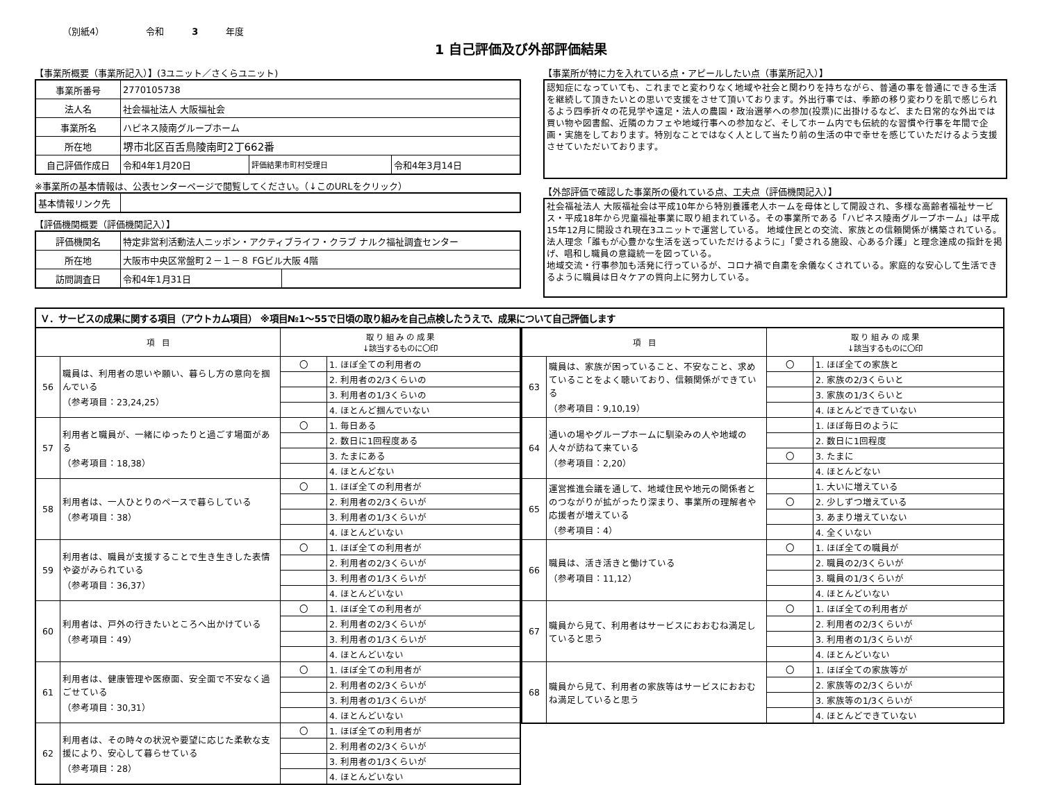（別紙4） 令和 3 年度
1 自己評価及び外部評価結果
【事業所概要（事業所記入）】(3ユニット／さくらユニット)
| 事業所番号 | 2770105738 | | |
| 法人名 | 社会福祉法人 大阪福祉会 | | |
| 事業所名 | ハピネス陵南グループホーム | | |
| 所在地 | 堺市北区百舌鳥陵南町2丁662番 | | |
| 自己評価作成日 | 令和4年1月20日 | 評価結果市町村受理日 | 令和4年3月14日 |
※事業所の基本情報は、公表センターページで閲覧してください。（↓このURLをクリック）
| 基本情報リンク先 | |
【評価機関概要（評価機関記入）】
| 評価機関名 | 特定非営利活動法人ニッポン・アクティブライフ・クラブ ナルク福祉調査センター | |
| 所在地 | 大阪市中央区常盤町２－１－８ FGビル大阪 4階 | |
| 訪問調査日 | 令和4年1月31日 | |
【事業所が特に力を入れている点・アピールしたい点（事業所記入）】
認知症になっていても、これまでと変わりなく地域や社会と関わりを持ちながら、普通の事を普通にできる生活を継続して頂きたいとの思いで支援をさせて頂いております。外出行事では、季節の移り変わりを肌で感じられるよう四季折々の花見学や遠足・法人の農園・政治選挙への参加(投票)に出掛けるなど、また日常的な外出では買い物や図書館、近隣のカフェや地域行事への参加など、そしてホーム内でも伝統的な習慣や行事を年間で企画・実施をしております。特別なことではなく人として当たり前の生活の中で幸せを感じていただけるよう支援させていただいております。
【外部評価で確認した事業所の優れている点、工夫点（評価機関記入）】
社会福祉法人 大阪福祉会は平成10年から特別養護老人ホームを母体として開設され、多様な高齢者福祉サービス・平成18年から児童福祉事業に取り組まれている。その事業所である「ハピネス陵南グループホーム」は平成15年12月に開設され現在3ユニットで運営している。 地域住民との交流、家族との信頼関係が構築されている。法人理念「誰もが心豊かな生活を送っていただけるように」「愛される施設、心ある介護」と理念達成の指針を掲げ、唱和し職員の意識統一を図っている。
地域交流・行事参加も活発に行っているが、コロナ禍で自粛を余儀なくされている。家庭的な安心して生活できるように職員は日々ケアの質向上に努力している。
Ｖ．サービスの成果に関する項目（アウトカム項目） ※項目№1～55で日頃の取り組みを自己点検したうえで、成果について自己評価します
| 項 目 | | 取 り 組 み の 成 果 ↓該当するものに〇印 | |
| --- | --- | --- | --- |
| 56 | 職員は、利用者の思いや願い、暮らし方の意向を掴んでいる （参考項目：23,24,25） | 〇 | 1. ほぼ全ての利用者の |
| | | | 2. 利用者の2/3くらいの |
| | | | 3. 利用者の1/3くらいの |
| | | | 4. ほとんど掴んでいない |
| 57 | 利用者と職員が、一緒にゆったりと過ごす場面がある （参考項目：18,38） | 〇 | 1. 毎日ある |
| | | | 2. 数日に1回程度ある |
| | | | 3. たまにある |
| | | | 4. ほとんどない |
| 58 | 利用者は、一人ひとりのペースで暮らしている （参考項目：38） | 〇 | 1. ほぼ全ての利用者が |
| | | | 2. 利用者の2/3くらいが |
| | | | 3. 利用者の1/3くらいが |
| | | | 4. ほとんどいない |
| 59 | 利用者は、職員が支援することで生き生きした表情や姿がみられている （参考項目：36,37） | 〇 | 1. ほぼ全ての利用者が |
| | | | 2. 利用者の2/3くらいが |
| | | | 3. 利用者の1/3くらいが |
| | | | 4. ほとんどいない |
| 60 | 利用者は、戸外の行きたいところへ出かけている （参考項目：49） | 〇 | 1. ほぼ全ての利用者が |
| | | | 2. 利用者の2/3くらいが |
| | | | 3. 利用者の1/3くらいが |
| | | | 4. ほとんどいない |
| 61 | 利用者は、健康管理や医療面、安全面で不安なく過ごせている （参考項目：30,31） | 〇 | 1. ほぼ全ての利用者が |
| | | | 2. 利用者の2/3くらいが |
| | | | 3. 利用者の1/3くらいが |
| | | | 4. ほとんどいない |
| 62 | 利用者は、その時々の状況や要望に応じた柔軟な支援により、安心して暮らせている （参考項目：28） | 〇 | 1. ほぼ全ての利用者が |
| | | | 2. 利用者の2/3くらいが |
| | | | 3. 利用者の1/3くらいが |
| | | | 4. ほとんどいない |
| 項 目 | | 取 り 組 み の 成 果 ↓該当するものに〇印 | |
| --- | --- | --- | --- |
| 63 | 職員は、家族が困っていること、不安なこと、求めていることをよく聴いており、信頼関係ができている （参考項目：9,10,19） | 〇 | 1. ほぼ全ての家族と |
| | | | 2. 家族の2/3くらいと |
| | | | 3. 家族の1/3くらいと |
| | | | 4. ほとんどできていない |
| 64 | 通いの場やグループホームに馴染みの人や地域の人々が訪ねて来ている （参考項目：2,20） | | 1. ほぼ毎日のように |
| | | | 2. 数日に1回程度 |
| | | 〇 | 3. たまに |
| | | | 4. ほとんどない |
| 65 | 運営推進会議を通して、地域住民や地元の関係者とのつながりが拡がったり深まり、事業所の理解者や応援者が増えている （参考項目：4） | | 1. 大いに増えている |
| | | 〇 | 2. 少しずつ増えている |
| | | | 3. あまり増えていない |
| | | | 4. 全くいない |
| 66 | 職員は、活き活きと働けている （参考項目：11,12） | 〇 | 1. ほぼ全ての職員が |
| | | | 2. 職員の2/3くらいが |
| | | | 3. 職員の1/3くらいが |
| | | | 4. ほとんどいない |
| 67 | 職員から見て、利用者はサービスにおおむね満足していると思う | 〇 | 1. ほぼ全ての利用者が |
| | | | 2. 利用者の2/3くらいが |
| | | | 3. 利用者の1/3くらいが |
| | | | 4. ほとんどいない |
| 68 | 職員から見て、利用者の家族等はサービスにおおむね満足していると思う | 〇 | 1. ほぼ全ての家族等が |
| | | | 2. 家族等の2/3くらいが |
| | | | 3. 家族等の1/3くらいが |
| | | | 4. ほとんどできていない |